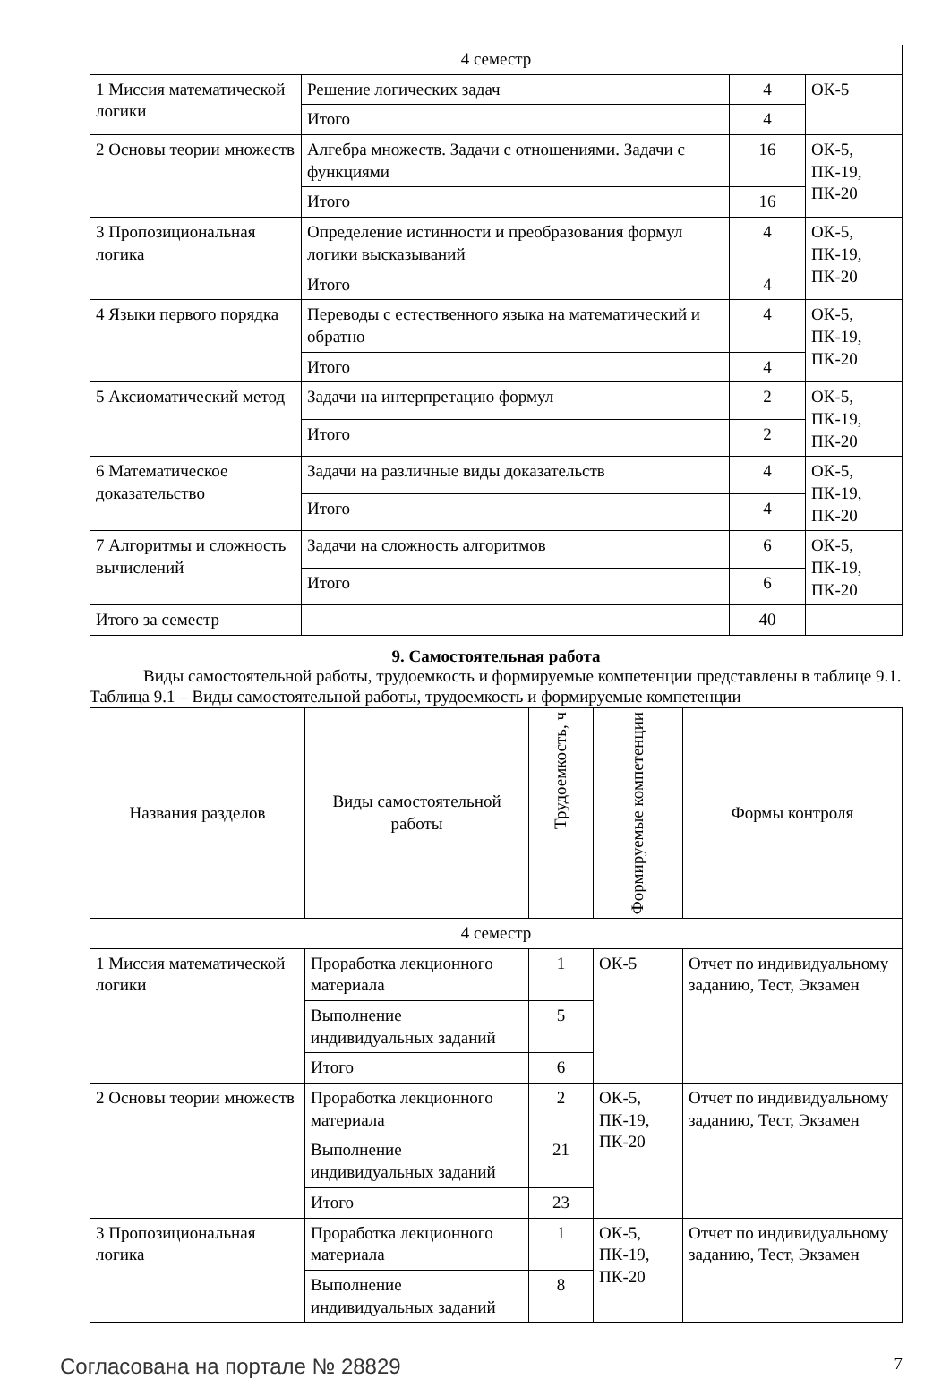| 4 семестр | | | |
| 1 Миссия математической логики | Решение логических задач | 4 | ОК-5 |
| | Итого | 4 | |
| 2 Основы теории множеств | Алгебра множеств. Задачи с отношениями. Задачи с функциями | 16 | ОК-5, ПК-19, ПК-20 |
| | Итого | 16 | |
| 3 Пропозициональная логика | Определение истинности и преобразования формул логики высказываний | 4 | ОК-5, ПК-19, ПК-20 |
| | Итого | 4 | |
| 4 Языки первого порядка | Переводы с естественного языка на математический и обратно | 4 | ОК-5, ПК-19, ПК-20 |
| | Итого | 4 | |
| 5 Аксиоматический метод | Задачи на интерпретацию формул | 2 | ОК-5, ПК-19, ПК-20 |
| | Итого | 2 | |
| 6 Математическое доказательство | Задачи на различные виды доказательств | 4 | ОК-5, ПК-19, ПК-20 |
| | Итого | 4 | |
| 7 Алгоритмы и сложность вычислений | Задачи на сложность алгоритмов | 6 | ОК-5, ПК-19, ПК-20 |
| | Итого | 6 | |
| Итого за семестр | | 40 | |
9. Самостоятельная работа
Виды самостоятельной работы, трудоемкость и формируемые компетенции представлены в таблице 9.1.
Таблица 9.1 – Виды самостоятельной работы, трудоемкость и формируемые компетенции
| Названия разделов | Виды самостоятельной работы | Трудоемкость, ч | Формируемые компетенции | Формы контроля |
| --- | --- | --- | --- | --- |
| 4 семестр | | | | |
| 1 Миссия математической логики | Проработка лекционного материала | 1 | ОК-5 | Отчет по индивидуальному заданию, Тест, Экзамен |
| | Выполнение индивидуальных заданий | 5 | | |
| | Итого | 6 | | |
| 2 Основы теории множеств | Проработка лекционного материала | 2 | ОК-5, ПК-19, ПК-20 | Отчет по индивидуальному заданию, Тест, Экзамен |
| | Выполнение индивидуальных заданий | 21 | | |
| | Итого | 23 | | |
| 3 Пропозициональная логика | Проработка лекционного материала | 1 | ОК-5, ПК-19, ПК-20 | Отчет по индивидуальному заданию, Тест, Экзамен |
| | Выполнение индивидуальных заданий | 8 | | |
Согласована на портале № 28829 7